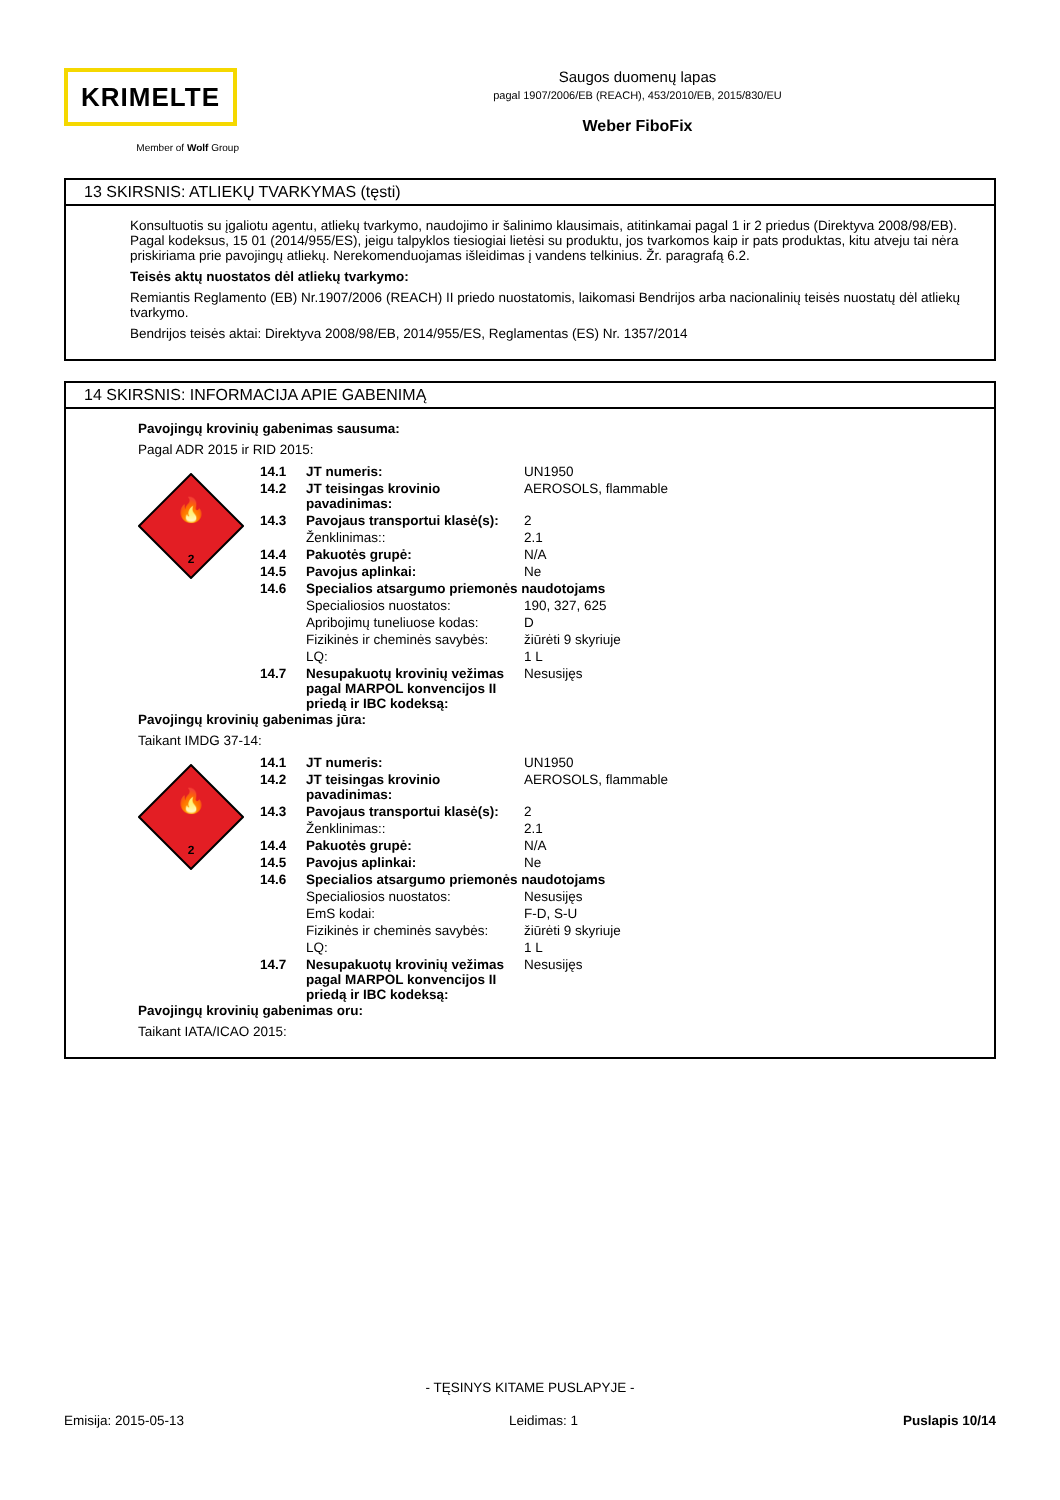KRIMELTE
Member of Wolf Group
Saugos duomenų lapas
pagal 1907/2006/EB (REACH), 453/2010/EB, 2015/830/EU
Weber FiboFix
13 SKIRSNIS: ATLIEKŲ TVARKYMAS (tęsti)
Konsultuotis su įgaliotu agentu, atliekų tvarkymo, naudojimo ir šalinimo klausimais, atitinkamai pagal 1 ir 2 priedus (Direktyva 2008/98/EB). Pagal kodeksus, 15 01 (2014/955/ES), jeigu talpyklos tiesiogiai lietėsi su produktu, jos tvarkomos kaip ir pats produktas, kitu atveju tai nėra priskiriama prie pavojingų atliekų. Nerekomenduojamas išleidimas į vandens telkinius. Žr. paragrafą 6.2.
Teisės aktų nuostatos dėl atliekų tvarkymo:
Remiantis Reglamento (EB) Nr.1907/2006 (REACH) II priedo nuostatomis, laikomasi Bendrijos arba nacionalinių teisės nuostatų dėl atliekų tvarkymo.
Bendrijos teisės aktai: Direktyva 2008/98/EB, 2014/955/ES, Reglamentas (ES) Nr. 1357/2014
14 SKIRSNIS: INFORMACIJA APIE GABENIMĄ
Pavojingų krovinių gabenimas sausuma:
Pagal ADR 2015 ir RID 2015:
🔥
2
| 14.1 | JT numeris: | UN1950 |
| 14.2 | JT teisingas krovinio pavadinimas: | AEROSOLS, flammable |
| 14.3 | Pavojaus transportui klasė(s): | 2 |
| | Ženklinimas:: | 2.1 |
| 14.4 | Pakuotės grupė: | N/A |
| 14.5 | Pavojus aplinkai: | Ne |
| 14.6 | Specialios atsargumo priemonės naudotojams | |
| | Specialiosios nuostatos: | 190, 327, 625 |
| | Apribojimų tuneliuose kodas: | D |
| | Fizikinės ir cheminės savybės: | žiūrėti 9 skyriuje |
| | LQ: | 1 L |
| 14.7 | Nesupakuotų krovinių vežimas pagal MARPOL konvencijos II priedą ir IBC kodeksą: | Nesusijęs |
Pavojingų krovinių gabenimas jūra:
Taikant IMDG 37-14:
🔥
2
| 14.1 | JT numeris: | UN1950 |
| 14.2 | JT teisingas krovinio pavadinimas: | AEROSOLS, flammable |
| 14.3 | Pavojaus transportui klasė(s): | 2 |
| | Ženklinimas:: | 2.1 |
| 14.4 | Pakuotės grupė: | N/A |
| 14.5 | Pavojus aplinkai: | Ne |
| 14.6 | Specialios atsargumo priemonės naudotojams | |
| | Specialiosios nuostatos: | Nesusijęs |
| | EmS kodai: | F-D, S-U |
| | Fizikinės ir cheminės savybės: | žiūrėti 9 skyriuje |
| | LQ: | 1 L |
| 14.7 | Nesupakuotų krovinių vežimas pagal MARPOL konvencijos II priedą ir IBC kodeksą: | Nesusijęs |
Pavojingų krovinių gabenimas oru:
Taikant IATA/ICAO 2015:
- TĘSINYS KITAME PUSLAPYJE -
Emisija: 2015-05-13 Leidimas: 1 Puslapis 10/14